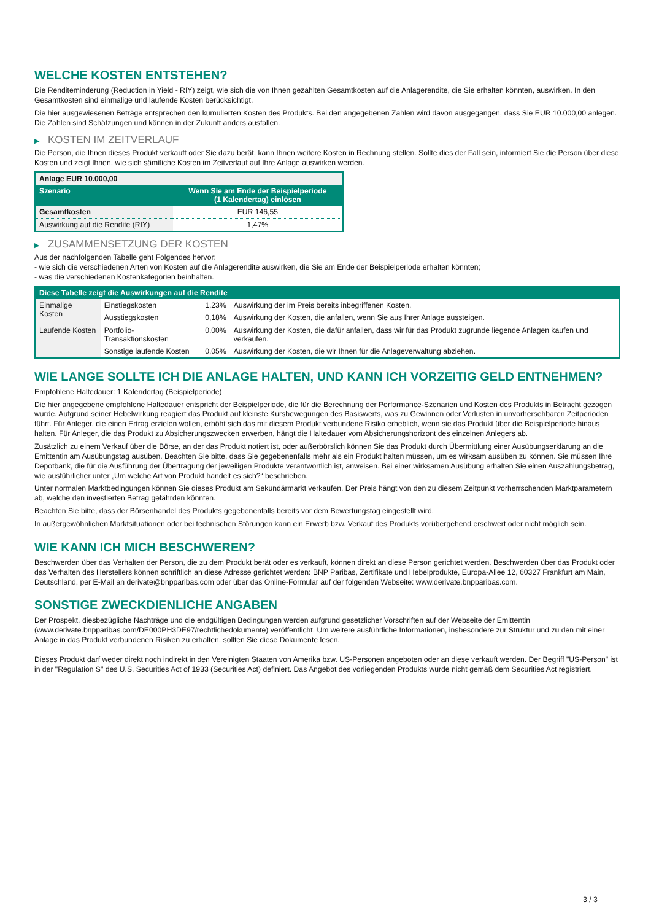WELCHE KOSTEN ENTSTEHEN?
Die Renditeminderung (Reduction in Yield - RIY) zeigt, wie sich die von Ihnen gezahlten Gesamtkosten auf die Anlagerendite, die Sie erhalten könnten, auswirken. In den Gesamtkosten sind einmalige und laufende Kosten berücksichtigt.
Die hier ausgewiesenen Beträge entsprechen den kumulierten Kosten des Produkts. Bei den angegebenen Zahlen wird davon ausgegangen, dass Sie EUR 10.000,00 anlegen. Die Zahlen sind Schätzungen und können in der Zukunft anders ausfallen.
▶ KOSTEN IM ZEITVERLAUF
Die Person, die Ihnen dieses Produkt verkauft oder Sie dazu berät, kann Ihnen weitere Kosten in Rechnung stellen. Sollte dies der Fall sein, informiert Sie die Person über diese Kosten und zeigt Ihnen, wie sich sämtliche Kosten im Zeitverlauf auf Ihre Anlage auswirken werden.
| Anlage EUR 10.000,00 | |
| --- | --- |
| Szenario | Wenn Sie am Ende der Beispielperiode (1 Kalendertag) einlösen |
| Gesamtkosten | EUR 146,55 |
| Auswirkung auf die Rendite (RIY) | 1,47% |
▶ ZUSAMMENSETZUNG DER KOSTEN
Aus der nachfolgenden Tabelle geht Folgendes hervor:
- wie sich die verschiedenen Arten von Kosten auf die Anlagerendite auswirken, die Sie am Ende der Beispielperiode erhalten könnten;
- was die verschiedenen Kostenkategorien beinhalten.
| Diese Tabelle zeigt die Auswirkungen auf die Rendite | | | |
| --- | --- | --- | --- |
| Einmalige Kosten | Einstiegskosten | 1,23% | Auswirkung der im Preis bereits inbegriffenen Kosten. |
| | Ausstiegskosten | 0,18% | Auswirkung der Kosten, die anfallen, wenn Sie aus Ihrer Anlage aussteigen. |
| Laufende Kosten | Portfolio-Transaktionskosten | 0,00% | Auswirkung der Kosten, die dafür anfallen, dass wir für das Produkt zugrunde liegende Anlagen kaufen und verkaufen. |
| | Sonstige laufende Kosten | 0,05% | Auswirkung der Kosten, die wir Ihnen für die Anlageverwaltung abziehen. |
WIE LANGE SOLLTE ICH DIE ANLAGE HALTEN, UND KANN ICH VORZEITIG GELD ENTNEHMEN?
Empfohlene Haltedauer: 1 Kalendertag (Beispielperiode)
Die hier angegebene empfohlene Haltedauer entspricht der Beispielperiode, die für die Berechnung der Performance-Szenarien und Kosten des Produkts in Betracht gezogen wurde. Aufgrund seiner Hebelwirkung reagiert das Produkt auf kleinste Kursbewegungen des Basiswerts, was zu Gewinnen oder Verlusten in unvorhersehbaren Zeitperioden führt. Für Anleger, die einen Ertrag erzielen wollen, erhöht sich das mit diesem Produkt verbundene Risiko erheblich, wenn sie das Produkt über die Beispielperiode hinaus halten. Für Anleger, die das Produkt zu Absicherungszwecken erwerben, hängt die Haltedauer vom Absicherungshorizont des einzelnen Anlegers ab.
Zusätzlich zu einem Verkauf über die Börse, an der das Produkt notiert ist, oder außerbörslich können Sie das Produkt durch Übermittlung einer Ausübungserklärung an die Emittentin am Ausübungstag ausüben. Beachten Sie bitte, dass Sie gegebenenfalls mehr als ein Produkt halten müssen, um es wirksam ausüben zu können. Sie müssen Ihre Depotbank, die für die Ausführung der Übertragung der jeweiligen Produkte verantwortlich ist, anweisen. Bei einer wirksamen Ausübung erhalten Sie einen Auszahlungsbetrag, wie ausführlicher unter „Um welche Art von Produkt handelt es sich?“ beschrieben.
Unter normalen Marktbedingungen können Sie dieses Produkt am Sekundärmarkt verkaufen. Der Preis hängt von den zu diesem Zeitpunkt vorherrschenden Marktparametern ab, welche den investierten Betrag gefährden könnten.
Beachten Sie bitte, dass der Börsenhandel des Produkts gegebenenfalls bereits vor dem Bewertungstag eingestellt wird.
In außergewöhnlichen Marktsituationen oder bei technischen Störungen kann ein Erwerb bzw. Verkauf des Produkts vorübergehend erschwert oder nicht möglich sein.
WIE KANN ICH MICH BESCHWEREN?
Beschwerden über das Verhalten der Person, die zu dem Produkt berät oder es verkauft, können direkt an diese Person gerichtet werden. Beschwerden über das Produkt oder das Verhalten des Herstellers können schriftlich an diese Adresse gerichtet werden: BNP Paribas, Zertifikate und Hebelprodukte, Europa-Allee 12, 60327 Frankfurt am Main, Deutschland, per E-Mail an derivate@bnpparibas.com oder über das Online-Formular auf der folgenden Webseite: www.derivate.bnpparibas.com.
SONSTIGE ZWECKDIENLICHE ANGABEN
Der Prospekt, diesbezügliche Nachträge und die endgültigen Bedingungen werden aufgrund gesetzlicher Vorschriften auf der Webseite der Emittentin (www.derivate.bnpparibas.com/DE000PH3DE97/rechtlichedokumente) veröffentlicht. Um weitere ausführliche Informationen, insbesondere zur Struktur und zu den mit einer Anlage in das Produkt verbundenen Risiken zu erhalten, sollten Sie diese Dokumente lesen.
Dieses Produkt darf weder direkt noch indirekt in den Vereinigten Staaten von Amerika bzw. US-Personen angeboten oder an diese verkauft werden. Der Begriff "US-Person" ist in der "Regulation S" des U.S. Securities Act of 1933 (Securities Act) definiert. Das Angebot des vorliegenden Produkts wurde nicht gemäß dem Securities Act registriert.
3 / 3